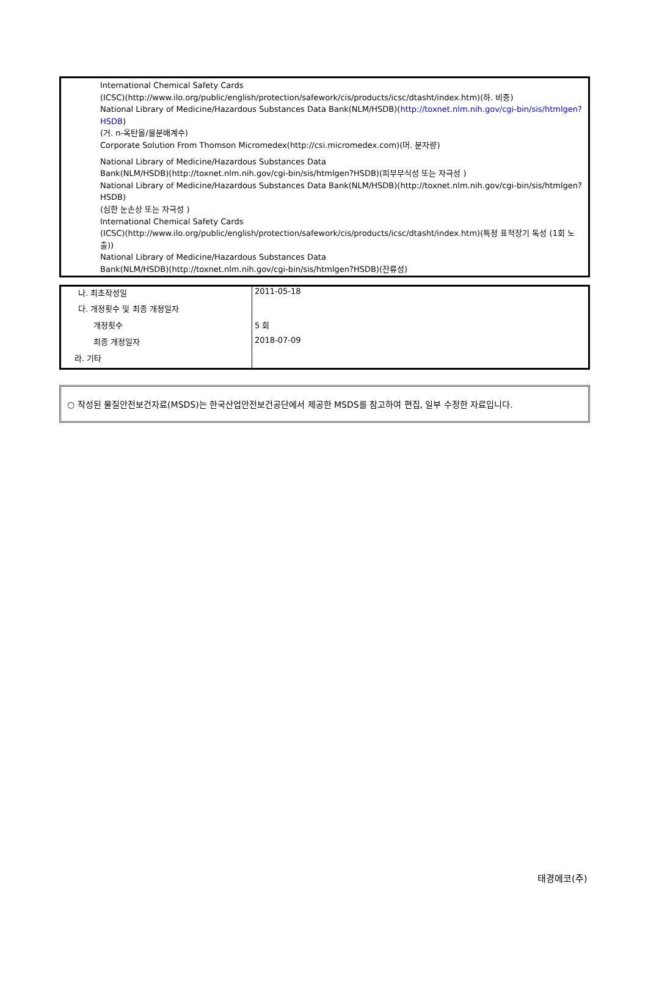International Chemical Safety Cards
(ICSC)(http://www.ilo.org/public/english/protection/safework/cis/products/icsc/dtasht/index.htm)(하. 비중)
National Library of Medicine/Hazardous Substances Data Bank(NLM/HSDB)(http://toxnet.nlm.nih.gov/cgi-bin/sis/htmlgen?HSDB)
(거. n-옥탄올/물분배계수)
Corporate Solution From Thomson Micromedex(http://csi.micromedex.com)(머. 분자량)
National Library of Medicine/Hazardous Substances Data
Bank(NLM/HSDB)(http://toxnet.nlm.nih.gov/cgi-bin/sis/htmlgen?HSDB)(피부부식성 또는 자극성 )
National Library of Medicine/Hazardous Substances Data Bank(NLM/HSDB)(http://toxnet.nlm.nih.gov/cgi-bin/sis/htmlgen?HSDB)
(심한 눈손상 또는 자극성 )
International Chemical Safety Cards
(ICSC)(http://www.ilo.org/public/english/protection/safework/cis/products/icsc/dtasht/index.htm)(특정 표적장기 독성 (1회 노출))
National Library of Medicine/Hazardous Substances Data
Bank(NLM/HSDB)(http://toxnet.nlm.nih.gov/cgi-bin/sis/htmlgen?HSDB)(잔류성)
| 나. 최초작성일 | 2011-05-18 |
| 다. 개정횟수 및 최종 개정일자 | |
| 개정횟수 | 5 회 |
| 최종 개정일자 | 2018-07-09 |
| 라. 기타 | |
○ 작성된 물질안전보건자료(MSDS)는 한국산업안전보건공단에서 제공한 MSDS를 참고하여 편집, 일부 수정한 자료입니다.
태경에코(주)